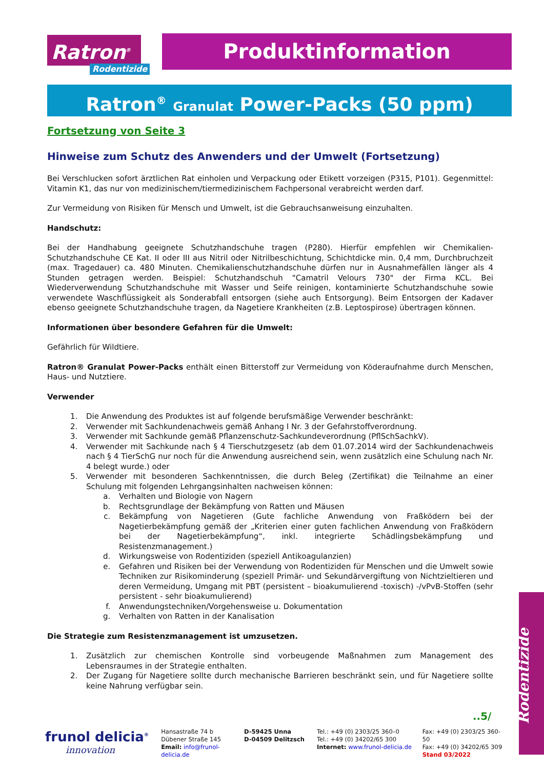Ratron<sup>®</sup>
Rodentizide
Produktinformation
Ratron<sup>®</sup> Granulat Power-Packs (50 ppm)
Fortsetzung von Seite 3
Hinweise zum Schutz des Anwenders und der Umwelt (Fortsetzung)
Bei Verschlucken sofort ärztlichen Rat einholen und Verpackung oder Etikett vorzeigen (P315, P101). Gegenmittel: Vitamin K1, das nur von medizinischem/tiermedizinischem Fachpersonal verabreicht werden darf.
Zur Vermeidung von Risiken für Mensch und Umwelt, ist die Gebrauchsanweisung einzuhalten.
Handschutz:
Bei der Handhabung geeignete Schutzhandschuhe tragen (P280). Hierfür empfehlen wir Chemikalien-Schutzhandschuhe CE Kat. II oder III aus Nitril oder Nitrilbeschichtung, Schichtdicke min. 0,4 mm, Durchbruchzeit (max. Tragedauer) ca. 480 Minuten. Chemikalienschutzhandschuhe dürfen nur in Ausnahmefällen länger als 4 Stunden getragen werden. Beispiel: Schutzhandschuh "Camatril Velours 730" der Firma KCL. Bei Wiederverwendung Schutzhandschuhe mit Wasser und Seife reinigen, kontaminierte Schutzhandschuhe sowie verwendete Waschflüssigkeit als Sonderabfall entsorgen (siehe auch Entsorgung). Beim Entsorgen der Kadaver ebenso geeignete Schutzhandschuhe tragen, da Nagetiere Krankheiten (z.B. Leptospirose) übertragen können.
Informationen über besondere Gefahren für die Umwelt:
Gefährlich für Wildtiere.
Ratron® Granulat Power-Packs enthält einen Bitterstoff zur Vermeidung von Köderaufnahme durch Menschen, Haus- und Nutztiere.
Verwender
1. Die Anwendung des Produktes ist auf folgende berufsmäßige Verwender beschränkt:
2. Verwender mit Sachkundenachweis gemäß Anhang I Nr. 3 der Gefahrstoffverordnung.
3. Verwender mit Sachkunde gemäß Pflanzenschutz-Sachkundeverordnung (PflSchSachkV).
4. Verwender mit Sachkunde nach § 4 Tierschutzgesetz (ab dem 01.07.2014 wird der Sachkundenachweis nach § 4 TierSchG nur noch für die Anwendung ausreichend sein, wenn zusätzlich eine Schulung nach Nr. 4 belegt wurde.) oder
5. Verwender mit besonderen Sachkenntnissen, die durch Beleg (Zertifikat) die Teilnahme an einer Schulung mit folgenden Lehrgangsinhalten nachweisen können:
a. Verhalten und Biologie von Nagern
b. Rechtsgrundlage der Bekämpfung von Ratten und Mäusen
c. Bekämpfung von Nagetieren (Gute fachliche Anwendung von Fraßködern bei der Nagetierbekämpfung gemäß der „Kriterien einer guten fachlichen Anwendung von Fraßködern bei der Nagetierbekämpfung“, inkl. integrierte Schädlingsbekämpfung und Resistenzmanagement.)
d. Wirkungsweise von Rodentiziden (speziell Antikoagulanzien)
e. Gefahren und Risiken bei der Verwendung von Rodentiziden für Menschen und die Umwelt sowie Techniken zur Risikominderung (speziell Primär- und Sekundärvergiftung von Nichtzieltieren und deren Vermeidung, Umgang mit PBT (persistent – bioakumulierend -toxisch) -/vPvB-Stoffen (sehr persistent - sehr bioakumulierend)
f. Anwendungstechniken/Vorgehensweise u. Dokumentation
g. Verhalten von Ratten in der Kanalisation
Die Strategie zum Resistenzmanagement ist umzusetzen.
1. Zusätzlich zur chemischen Kontrolle sind vorbeugende Maßnahmen zum Management des Lebensraumes in der Strategie enthalten.
2. Der Zugang für Nagetiere sollte durch mechanische Barrieren beschränkt sein, und für Nagetiere sollte keine Nahrung verfügbar sein.
Rodentizide
..5/
frunol delicia<sup>®</sup>
innovation
Hansastraße 74 b
Dübener Straße 145
Email: info@frunol-delicia.de
D-59425 Unna
D-04509 Delitzsch
Tel.: +49 (0) 2303/25 360–0
Tel.: +49 (0) 34202/65 300
Internet: www.frunol-delicia.de
Fax: +49 (0) 2303/25 360-50
Fax: +49 (0) 34202/65 309
Stand 03/2022